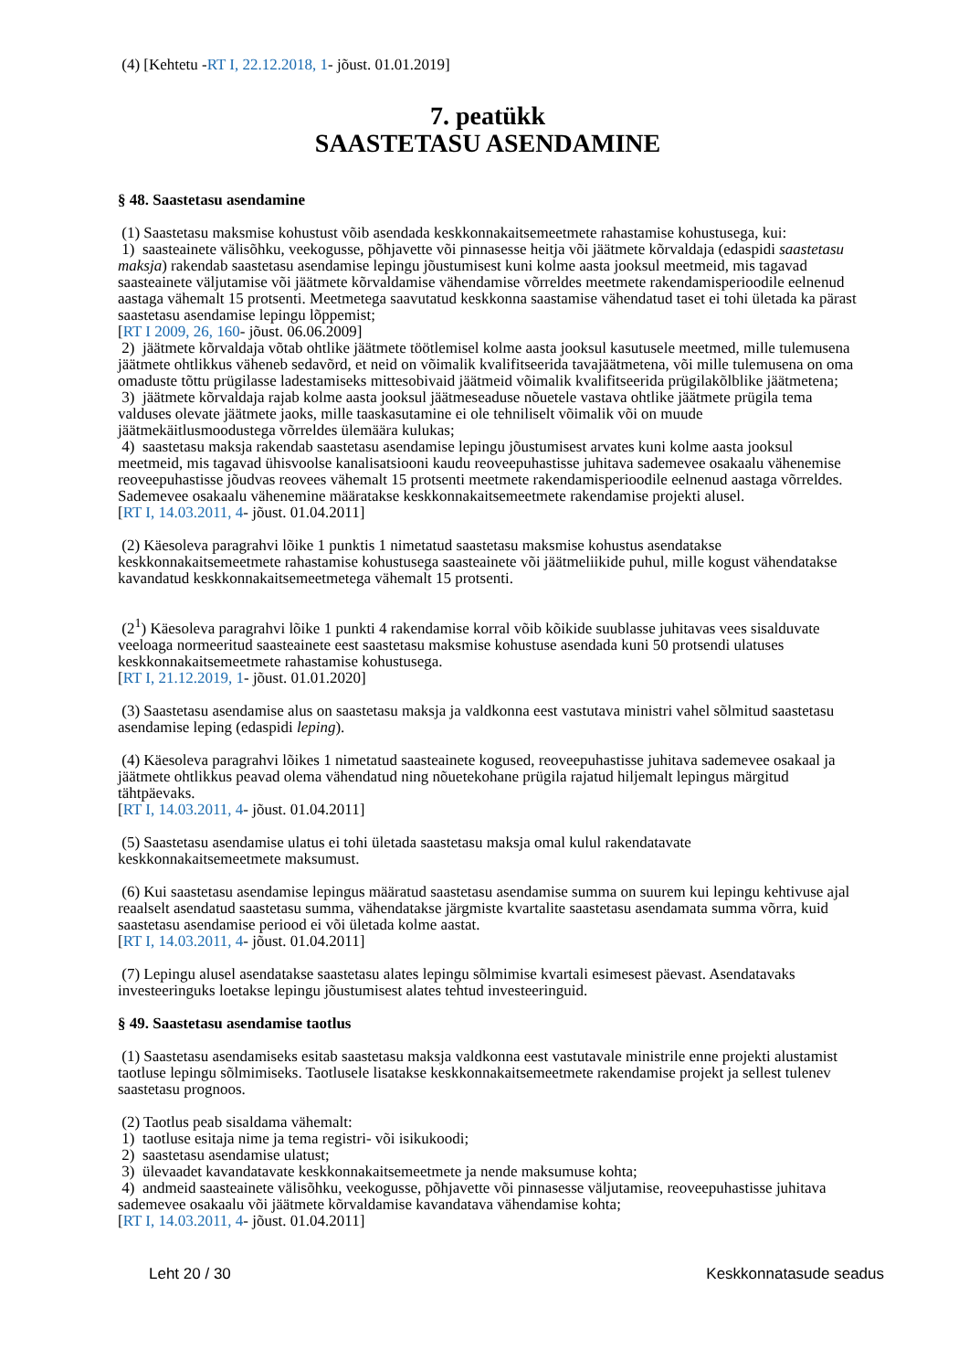(4) [Kehtetu -RT I, 22.12.2018, 1- jõust. 01.01.2019]
7. peatükk
SAASTETASU ASENDAMINE
§ 48. Saastetasu asendamine
(1) Saastetasu maksmise kohustust võib asendada keskkonnakaitsemeetmete rahastamise kohustusega, kui:
1) saasteainete välisõhku, veekogusse, põhjavette või pinnasesse heitja või jäätmete kõrvaldaja (edaspidi saastetasu maksja) rakendab saastetasu asendamise lepingu jõustumisest kuni kolme aasta jooksul meetmeid, mis tagavad saasteainete väljutamise või jäätmete kõrvaldamise vähendamise võrreldes meetmete rakendamisperioodile eelnenud aastaga vähemalt 15 protsenti. Meetmetega saavutatud keskkonna saastamise vähendatud taset ei tohi ületada ka pärast saastetasu asendamise lepingu lõppemist;
[RT I 2009, 26, 160- jõust. 06.06.2009]
2) jäätmete kõrvaldaja võtab ohtlike jäätmete töötlemisel kolme aasta jooksul kasutusele meetmed, mille tulemusena jäätmete ohtlikkus väheneb sedavõrd, et neid on võimalik kvalifitseerida tavajäätmetena, või mille tulemusena on oma omaduste tõttu prügilasse ladestamiseks mittesobivaid jäätmeid võimalik kvalifitseerida prügilakõlblike jäätmetena;
3) jäätmete kõrvaldaja rajab kolme aasta jooksul jäätmeseaduse nõuetele vastava ohtlike jäätmete prügila tema valduses olevate jäätmete jaoks, mille taaskasutamine ei ole tehniliselt võimalik või on muude jäätmekäitlusmoodustega võrreldes ülemäära kulukas;
4) saastetasu maksja rakendab saastetasu asendamise lepingu jõustumisest arvates kuni kolme aasta jooksul meetmeid, mis tagavad ühisvoolse kanalisatsiooni kaudu reoveepuhastisse juhitava sademevee osakaalu vähenemise reoveepuhastisse jõudvas reovees vähemalt 15 protsenti meetmete rakendamisperioodile eelnenud aastaga võrreldes. Sademevee osakaalu vähenemine määratakse keskkonnakaitsemeetmete rakendamise projekti alusel.
[RT I, 14.03.2011, 4- jõust. 01.04.2011]
(2) Käesoleva paragrahvi lõike 1 punktis 1 nimetatud saastetasu maksmise kohustus asendatakse keskkonnakaitsemeetmete rahastamise kohustusega saasteainete või jäätmeliikide puhul, mille kogust vähendatakse kavandatud keskkonnakaitsemeetmetega vähemalt 15 protsenti.
(2<sup>1</sup>) Käesoleva paragrahvi lõike 1 punkti 4 rakendamise korral võib kõikide suublasse juhitavas vees sisalduvate veeloaga normeeritud saasteainete eest saastetasu maksmise kohustuse asendada kuni 50 protsendi ulatuses keskkonnakaitsemeetmete rahastamise kohustusega.
[RT I, 21.12.2019, 1- jõust. 01.01.2020]
(3) Saastetasu asendamise alus on saastetasu maksja ja valdkonna eest vastutava ministri vahel sõlmitud saastetasu asendamise leping (edaspidi leping).
(4) Käesoleva paragrahvi lõikes 1 nimetatud saasteainete kogused, reoveepuhastisse juhitava sademevee osakaal ja jäätmete ohtlikkus peavad olema vähendatud ning nõuetekohane prügila rajatud hiljemalt lepingus märgitud tähtpäevaks.
[RT I, 14.03.2011, 4- jõust. 01.04.2011]
(5) Saastetasu asendamise ulatus ei tohi ületada saastetasu maksja omal kulul rakendatavate keskkonnakaitsemeetmete maksumust.
(6) Kui saastetasu asendamise lepingus määratud saastetasu asendamise summa on suurem kui lepingu kehtivuse ajal reaalselt asendatud saastetasu summa, vähendatakse järgmiste kvartalite saastetasu asendamata summa võrra, kuid saastetasu asendamise periood ei või ületada kolme aastat.
[RT I, 14.03.2011, 4- jõust. 01.04.2011]
(7) Lepingu alusel asendatakse saastetasu alates lepingu sõlmimise kvartali esimesest päevast. Asendatavaks investeeringuks loetakse lepingu jõustumisest alates tehtud investeeringuid.
§ 49. Saastetasu asendamise taotlus
(1) Saastetasu asendamiseks esitab saastetasu maksja valdkonna eest vastutavale ministrile enne projekti alustamist taotluse lepingu sõlmimiseks. Taotlusele lisatakse keskkonnakaitsemeetmete rakendamise projekt ja sellest tulenev saastetasu prognoos.
(2) Taotlus peab sisaldama vähemalt:
1) taotluse esitaja nime ja tema registri- või isikukoodi;
2) saastetasu asendamise ulatust;
3) ülevaadet kavandatavate keskkonnakaitsemeetmete ja nende maksumuse kohta;
4) andmeid saasteainete välisõhku, veekogusse, põhjavette või pinnasesse väljutamise, reoveepuhastisse juhitava sademevee osakaalu või jäätmete kõrvaldamise kavandatava vähendamise kohta;
[RT I, 14.03.2011, 4- jõust. 01.04.2011]
Leht 20 / 30 Keskkonnatasude seadus